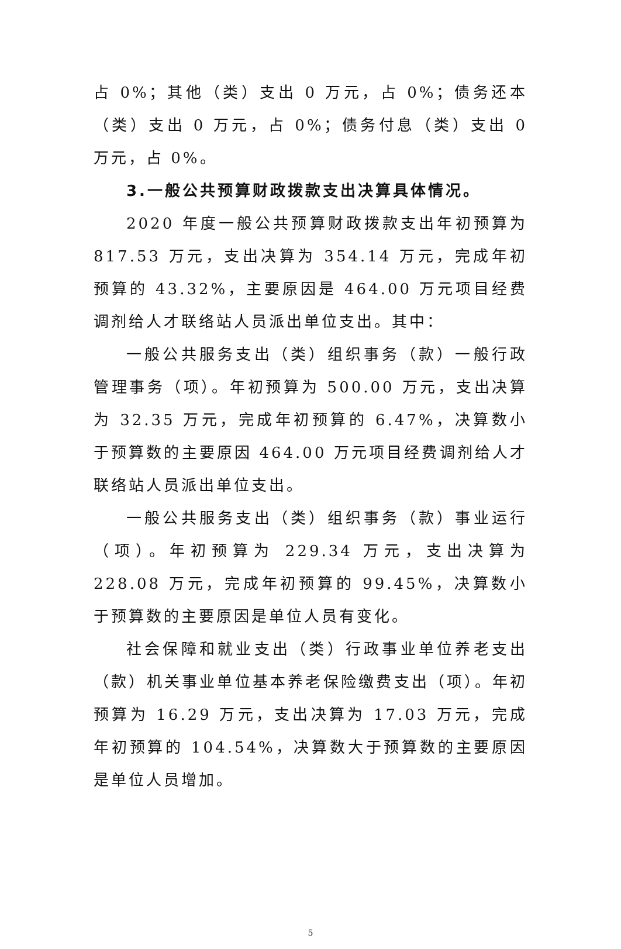占 0%；其他（类）支出 0 万元，占 0%；债务还本（类）支出 0 万元，占 0%；债务付息（类）支出 0 万元，占 0%。
3.一般公共预算财政拨款支出决算具体情况。
2020 年度一般公共预算财政拨款支出年初预算为 817.53 万元，支出决算为 354.14 万元，完成年初预算的 43.32%，主要原因是 464.00 万元项目经费调剂给人才联络站人员派出单位支出。其中：
一般公共服务支出（类）组织事务（款）一般行政管理事务（项）。年初预算为 500.00 万元，支出决算为 32.35 万元，完成年初预算的 6.47%，决算数小于预算数的主要原因 464.00 万元项目经费调剂给人才联络站人员派出单位支出。
一般公共服务支出（类）组织事务（款）事业运行（项）。年初预算为 229.34 万元，支出决算为 228.08 万元，完成年初预算的 99.45%，决算数小于预算数的主要原因是单位人员有变化。
社会保障和就业支出（类）行政事业单位养老支出（款）机关事业单位基本养老保险缴费支出（项）。年初预算为 16.29 万元，支出决算为 17.03 万元，完成年初预算的 104.54%，决算数大于预算数的主要原因是单位人员增加。
5